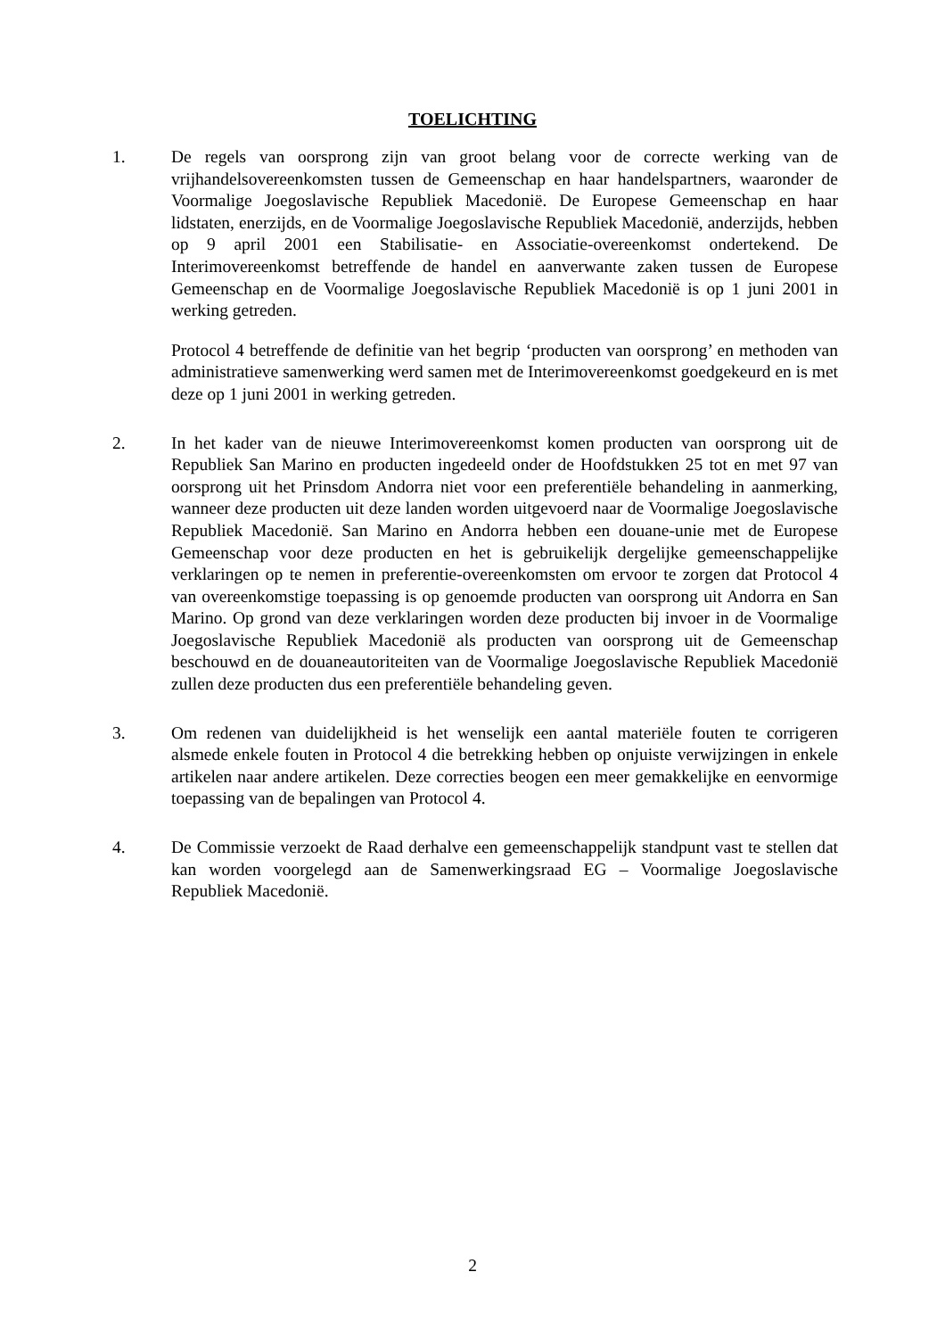TOELICHTING
1. De regels van oorsprong zijn van groot belang voor de correcte werking van de vrijhandelsovereenkomsten tussen de Gemeenschap en haar handelspartners, waaronder de Voormalige Joegoslavische Republiek Macedonië. De Europese Gemeenschap en haar lidstaten, enerzijds, en de Voormalige Joegoslavische Republiek Macedonië, anderzijds, hebben op 9 april 2001 een Stabilisatie- en Associatie-overeenkomst ondertekend. De Interimovereenkomst betreffende de handel en aanverwante zaken tussen de Europese Gemeenschap en de Voormalige Joegoslavische Republiek Macedonië is op 1 juni 2001 in werking getreden.
Protocol 4 betreffende de definitie van het begrip ‘producten van oorsprong’ en methoden van administratieve samenwerking werd samen met de Interimovereenkomst goedgekeurd en is met deze op 1 juni 2001 in werking getreden.
2. In het kader van de nieuwe Interimovereenkomst komen producten van oorsprong uit de Republiek San Marino en producten ingedeeld onder de Hoofdstukken 25 tot en met 97 van oorsprong uit het Prinsdom Andorra niet voor een preferentiële behandeling in aanmerking, wanneer deze producten uit deze landen worden uitgevoerd naar de Voormalige Joegoslavische Republiek Macedonië. San Marino en Andorra hebben een douane-unie met de Europese Gemeenschap voor deze producten en het is gebruikelijk dergelijke gemeenschappelijke verklaringen op te nemen in preferentie-overeenkomsten om ervoor te zorgen dat Protocol 4 van overeenkomstige toepassing is op genoemde producten van oorsprong uit Andorra en San Marino. Op grond van deze verklaringen worden deze producten bij invoer in de Voormalige Joegoslavische Republiek Macedonië als producten van oorsprong uit de Gemeenschap beschouwd en de douaneautoriteiten van de Voormalige Joegoslavische Republiek Macedonië zullen deze producten dus een preferentiële behandeling geven.
3. Om redenen van duidelijkheid is het wenselijk een aantal materiële fouten te corrigeren alsmede enkele fouten in Protocol 4 die betrekking hebben op onjuiste verwijzingen in enkele artikelen naar andere artikelen. Deze correcties beogen een meer gemakkelijke en eenvormige toepassing van de bepalingen van Protocol 4.
4. De Commissie verzoekt de Raad derhalve een gemeenschappelijk standpunt vast te stellen dat kan worden voorgelegd aan de Samenwerkingsraad EG – Voormalige Joegoslavische Republiek Macedonië.
2